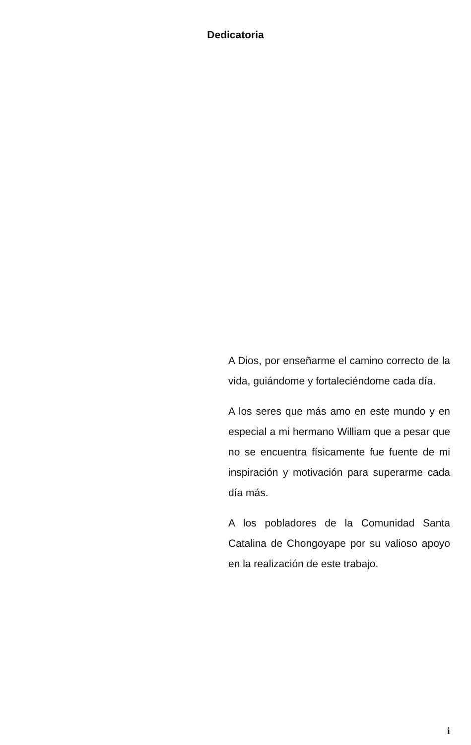Dedicatoria
A Dios, por enseñarme el camino correcto de la vida, guiándome y fortaleciéndome cada día.
A los seres que más amo en este mundo y en especial a mi hermano William que a pesar que no se encuentra físicamente fue fuente de mi inspiración y motivación para superarme cada día más.
A los pobladores de la Comunidad Santa Catalina de Chongoyape por su valioso apoyo en la realización de este trabajo.
i